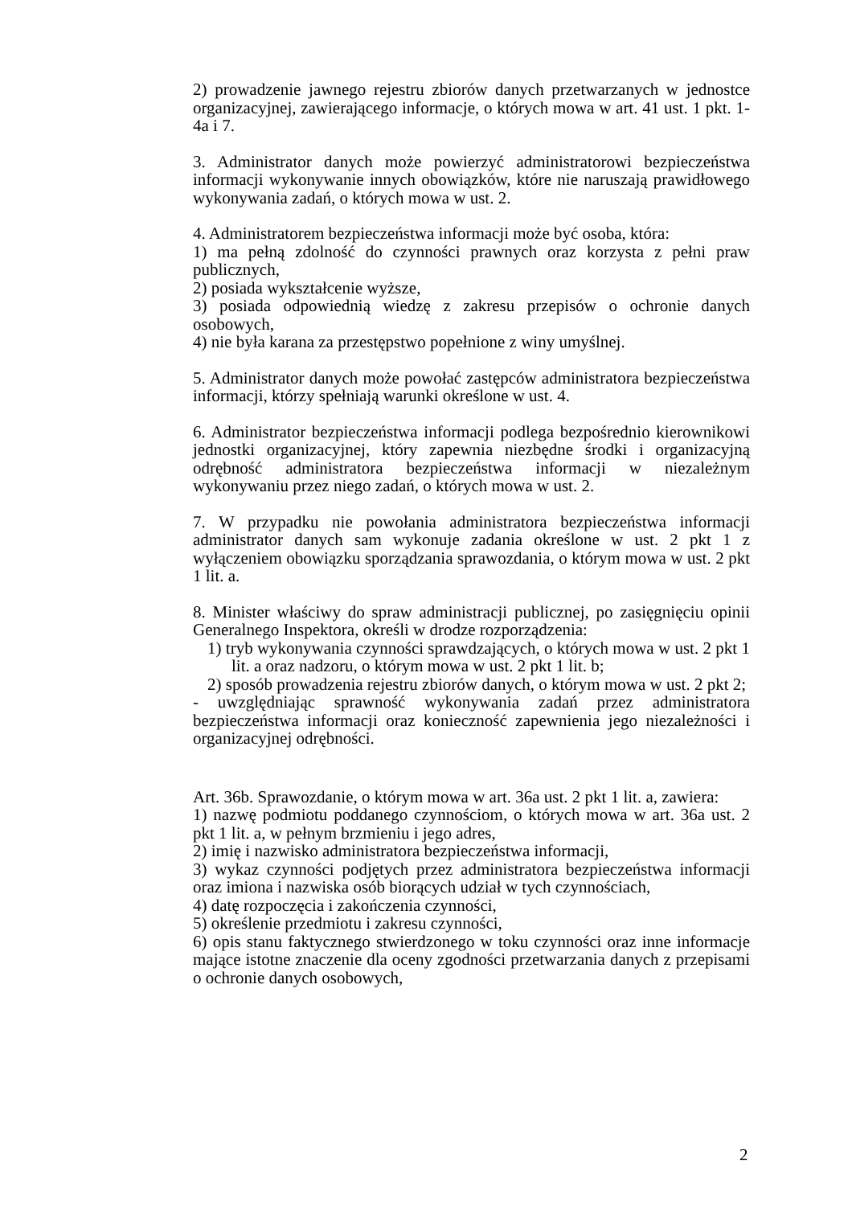2) prowadzenie jawnego rejestru zbiorów danych przetwarzanych w jednostce organizacyjnej, zawierającego informacje, o których mowa w art. 41 ust. 1 pkt. 1-4a i 7.
3. Administrator danych może powierzyć administratorowi bezpieczeństwa informacji wykonywanie innych obowiązków, które nie naruszają prawidłowego wykonywania zadań, o których mowa w ust. 2.
4. Administratorem bezpieczeństwa informacji może być osoba, która:
1) ma pełną zdolność do czynności prawnych oraz korzysta z pełni praw publicznych,
2) posiada wykształcenie wyższe,
3) posiada odpowiednią wiedzę z zakresu przepisów o ochronie danych osobowych,
4) nie była karana za przestępstwo popełnione z winy umyślnej.
5. Administrator danych może powołać zastępców administratora bezpieczeństwa informacji, którzy spełniają warunki określone w ust. 4.
6. Administrator bezpieczeństwa informacji podlega bezpośrednio kierownikowi jednostki organizacyjnej, który zapewnia niezbędne środki i organizacyjną odrębność administratora bezpieczeństwa informacji w niezależnym wykonywaniu przez niego zadań, o których mowa w ust. 2.
7. W przypadku nie powołania administratora bezpieczeństwa informacji administrator danych sam wykonuje zadania określone w ust. 2 pkt 1 z wyłączeniem obowiązku sporządzania sprawozdania, o którym mowa w ust. 2 pkt 1 lit. a.
8. Minister właściwy do spraw administracji publicznej, po zasięgnięciu opinii Generalnego Inspektora, określi w drodze rozporządzenia:
1) tryb wykonywania czynności sprawdzających, o których mowa w ust. 2 pkt 1 lit. a oraz nadzoru, o którym mowa w ust. 2 pkt 1 lit. b;
2) sposób prowadzenia rejestru zbiorów danych, o którym mowa w ust. 2 pkt 2;
- uwzględniając sprawność wykonywania zadań przez administratora bezpieczeństwa informacji oraz konieczność zapewnienia jego niezależności i organizacyjnej odrębności.
Art. 36b. Sprawozdanie, o którym mowa w art. 36a ust. 2 pkt 1 lit. a, zawiera:
1) nazwę podmiotu poddanego czynnościom, o których mowa w art. 36a ust. 2 pkt 1 lit. a, w pełnym brzmieniu i jego adres,
2) imię i nazwisko administratora bezpieczeństwa informacji,
3) wykaz czynności podjętych przez administratora bezpieczeństwa informacji oraz imiona i nazwiska osób biorących udział w tych czynnościach,
4) datę rozpoczęcia i zakończenia czynności,
5) określenie przedmiotu i zakresu czynności,
6) opis stanu faktycznego stwierdzonego w toku czynności oraz inne informacje mające istotne znaczenie dla oceny zgodności przetwarzania danych z przepisami o ochronie danych osobowych,
2